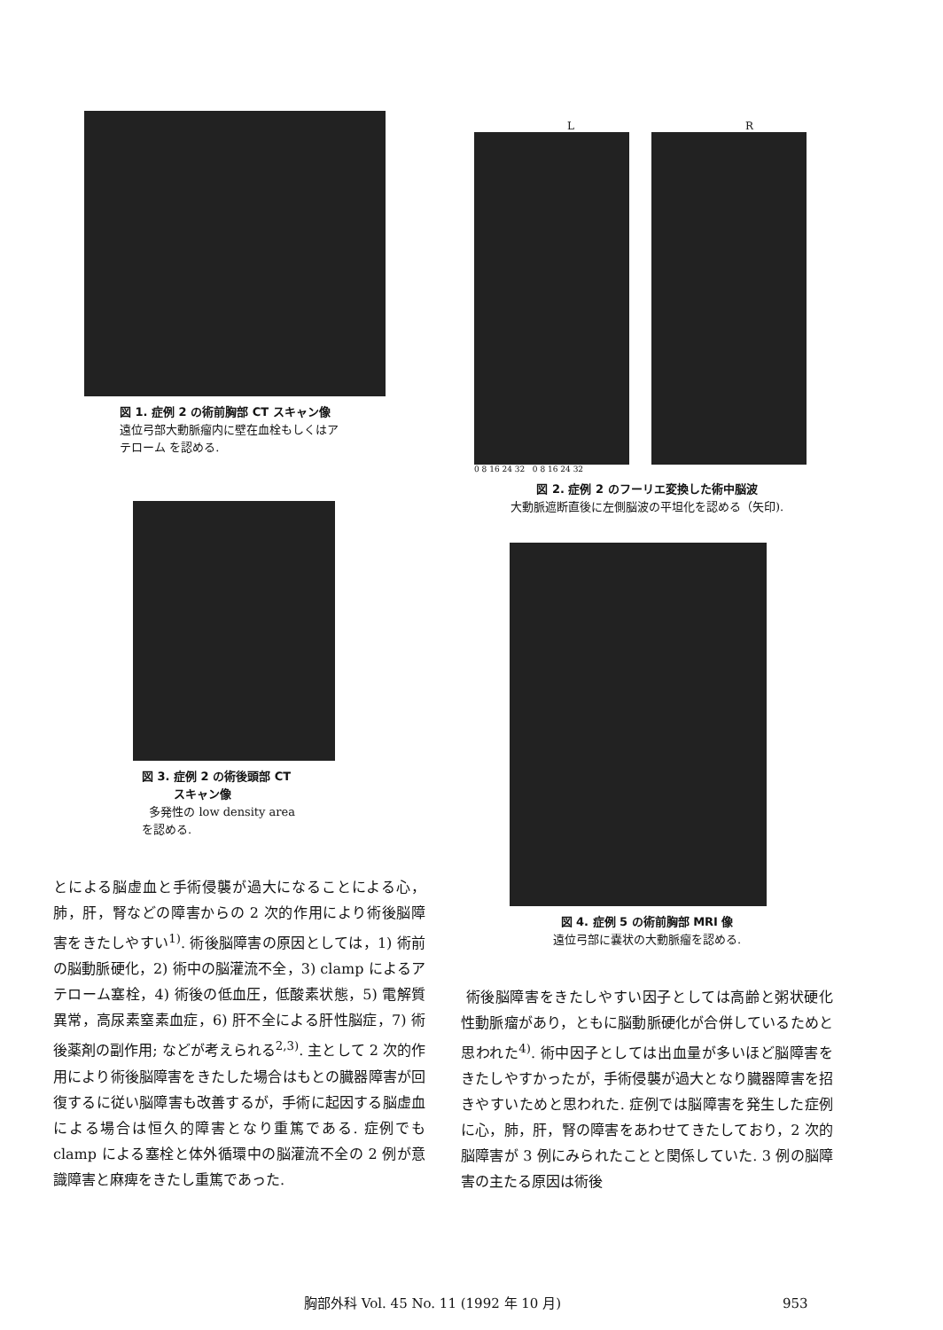図 1. 症例 2 の術前胸部 CT スキャン像
遠位弓部大動脈瘤内に壁在血栓もしくはア
テローム を認める.
図 3. 症例 2 の術後頭部 CT
スキャン像
多発性の low density area
を認める.
とによる脳虚血と手術侵襲が過大になることによる心，肺，肝，腎などの障害からの 2 次的作用により術後脳障害をきたしやすい<sup>1)</sup>. 術後脳障害の原因としては，1) 術前の脳動脈硬化，2) 術中の脳灌流不全，3) clamp によるアテローム塞栓，4) 術後の低血圧，低酸素状態，5) 電解質異常，高尿素窒素血症，6) 肝不全による肝性脳症，7) 術後薬剤の副作用; などが考えられる<sup>2,3)</sup>. 主として 2 次的作用により術後脳障害をきたした場合はもとの臓器障害が回復するに従い脳障害も改善するが，手術に起因する脳虚血による場合は恒久的障害となり重篤である. 症例でも clamp による塞栓と体外循環中の脳灌流不全の 2 例が意識障害と麻痺をきたし重篤であった.
L R
0 8 16 24 32 0 8 16 24 32
図 2. 症例 2 のフーリエ変換した術中脳波
大動脈遮断直後に左側脳波の平坦化を認める（矢印).
図 4. 症例 5 の術前胸部 MRI 像
遠位弓部に嚢状の大動脈瘤を認める.
術後脳障害をきたしやすい因子としては高齢と粥状硬化性動脈瘤があり，ともに脳動脈硬化が合併しているためと思われた<sup>4)</sup>. 術中因子としては出血量が多いほど脳障害をきたしやすかったが，手術侵襲が過大となり臓器障害を招きやすいためと思われた. 症例では脳障害を発生した症例に心，肺，肝，腎の障害をあわせてきたしており，2 次的脳障害が 3 例にみられたことと関係していた. 3 例の脳障害の主たる原因は術後
胸部外科 Vol. 45 No. 11 (1992 年 10 月) 953